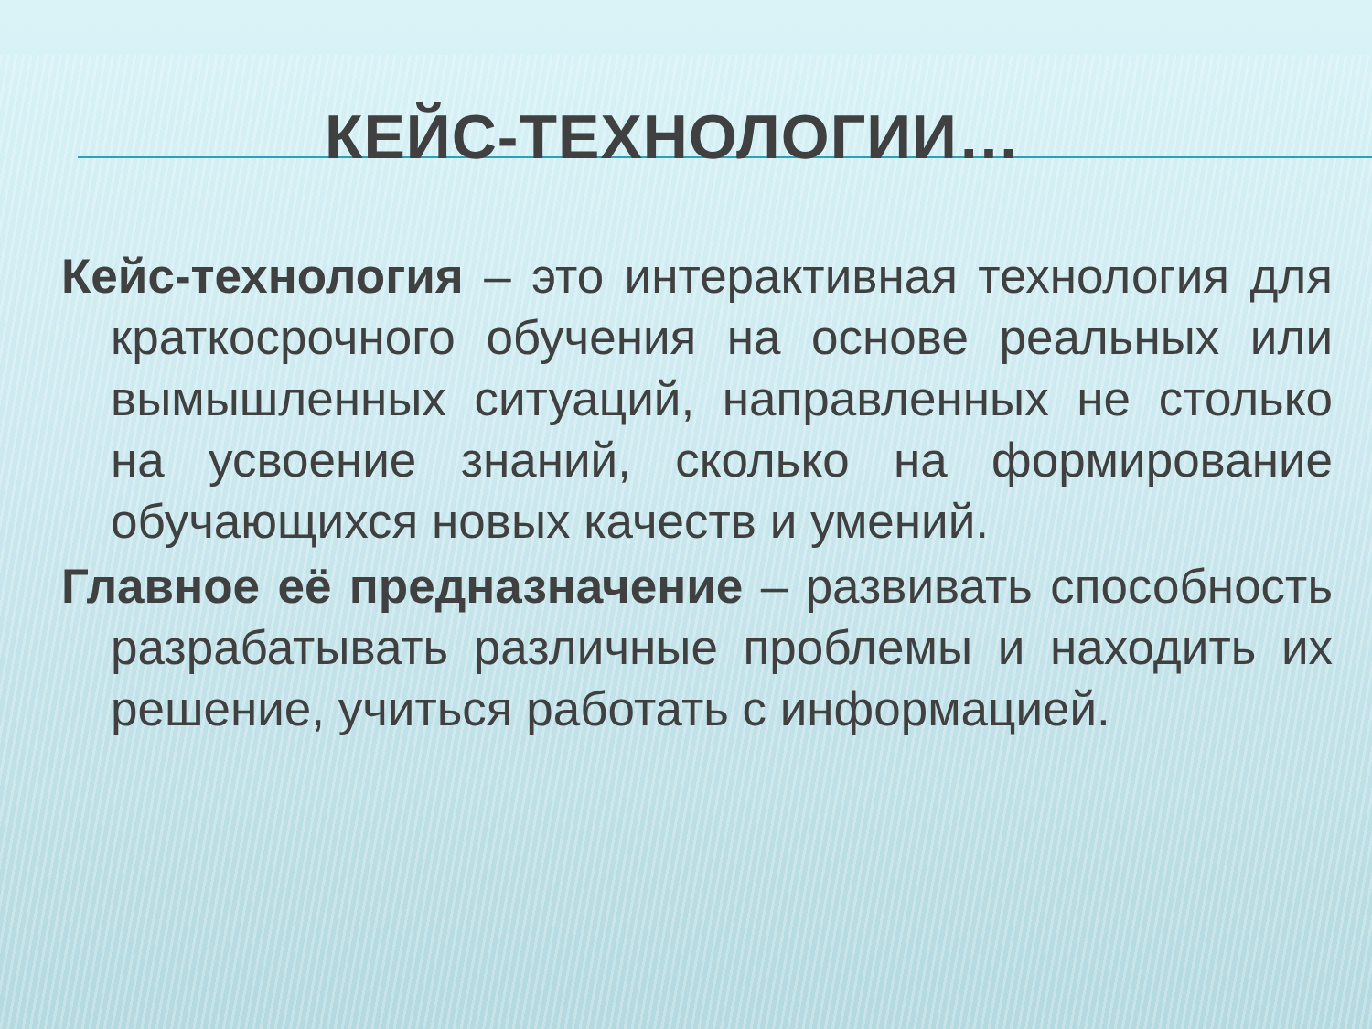КЕЙС-ТЕХНОЛОГИИ…
Кейс-технология – это интерактивная технология для краткосрочного обучения на основе реальных или вымышленных ситуаций, направленных не столько на усвоение знаний, сколько на формирование обучающихся новых качеств и умений.
Главное её предназначение – развивать способность разрабатывать различные проблемы и находить их решение, учиться работать с информацией.